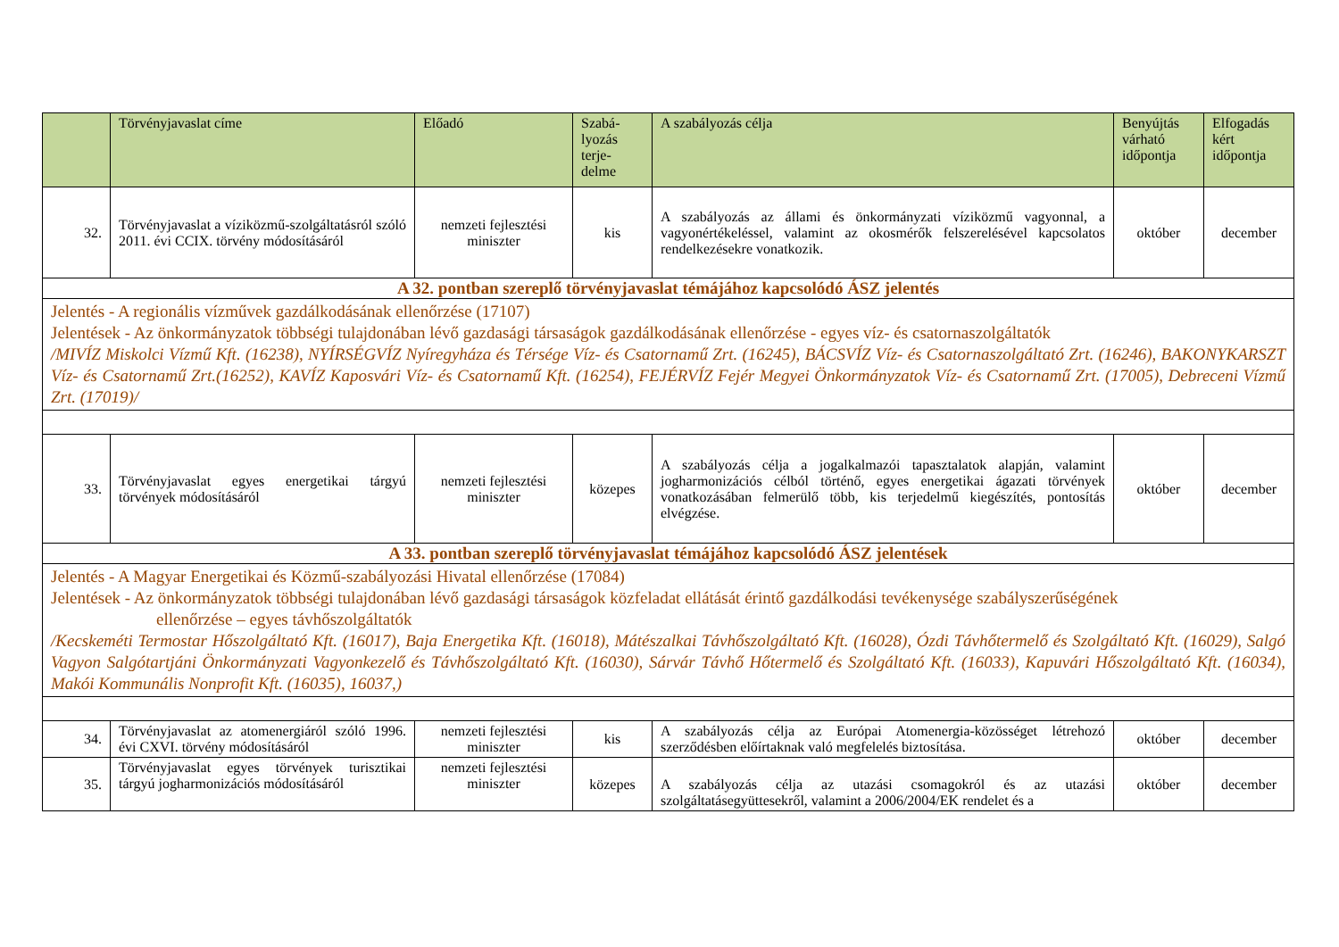| | Törvényjavaslat címe | Előadó | Szabá- lyozás terje- delme | A szabályozás célja | Benyújtás várható időpontja | Elfogadás kért időpontja |
| --- | --- | --- | --- | --- | --- | --- |
| 32. | Törvényjavaslat a víziközmű-szolgáltatásról szóló 2011. évi CCIX. törvény módosításáról | nemzeti fejlesztési miniszter | kis | A szabályozás az állami és önkormányzati víziközmű vagyonnal, a vagyonértékeléssel, valamint az okosmérők felszerelésével kapcsolatos rendelkezésekre vonatkozik. | október | december |
| A 32. pontban szereplő törvényjavaslat témájához kapcsolódó ÁSZ jelentés | | | | | | |
| Jelentés - A regionális vízművek gazdálkodásának ellenőrzése (17107) Jelentések - Az önkormányzatok többségi tulajdonában lévő gazdasági társaságok gazdálkodásának ellenőrzése - egyes víz- és csatornaszolgáltatók /MIVÍZ Miskolci Vízmű Kft. (16238), NYÍRSÉGVÍZ Nyíregyháza és Térsége Víz- és Csatornamű Zrt. (16245), BÁCSVÍZ Víz- és Csatornaszolgáltató Zrt. (16246), BAKONYKARSZT Víz- és Csatornamű Zrt.(16252), KAVÍZ Kaposvári Víz- és Csatornamű Kft. (16254), FEJÉRVÍZ Fejér Megyei Önkormányzatok Víz- és Csatornamű Zrt. (17005), Debreceni Vízmű Zrt. (17019)/ | | | | | | |
| 33. | Törvényjavaslat egyes energetikai tárgyú törvények módosításáról | nemzeti fejlesztési miniszter | közepes | A szabályozás célja a jogalkalmazói tapasztalatok alapján, valamint jogharmonizációs célból történő, egyes energetikai ágazati törvények vonatkozásában felmerülő több, kis terjedelmű kiegészítés, pontosítás elvégzése. | október | december |
| A 33. pontban szereplő törvényjavaslat témájához kapcsolódó ÁSZ jelentések | | | | | | |
| Jelentés - A Magyar Energetikai és Közmű-szabályozási Hivatal ellenőrzése (17084) Jelentések - Az önkormányzatok többségi tulajdonában lévő gazdasági társaságok közfeladat ellátását érintő gazdálkodási tevékenysége szabályszerűségének ellenőrzése – egyes távhőszolgáltatók /Kecskeméti Termostar Hőszolgáltató Kft. (16017), Baja Energetika Kft. (16018), Mátészalkai Távhőszolgáltató Kft. (16028), Ózdi Távhőtermelő és Szolgáltató Kft. (16029), Salgó Vagyon Salgótartjáni Önkormányzati Vagyonkezelő és Távhőszolgáltató Kft. (16030), Sárvár Távhő Hőtermelő és Szolgáltató Kft. (16033), Kapuvári Hőszolgáltató Kft. (16034), Makói Kommunális Nonprofit Kft. (16035), 16037,) | | | | | | |
| 34. | Törvényjavaslat az atomenergiáról szóló 1996. évi CXVI. törvény módosításáról | nemzeti fejlesztési miniszter | kis | A szabályozás célja az Európai Atomenergia-közösséget létrehozó szerződésben előírtaknak való megfelelés biztosítása. | október | december |
| 35. | Törvényjavaslat egyes törvények turisztikai tárgyú jogharmonizációs módosításáról | nemzeti fejlesztési miniszter | közepes | A szabályozás célja az utazási csomagokról és az utazási szolgáltatásegyüttesekről, valamint a 2006/2004/EK rendelet és a | október | december |